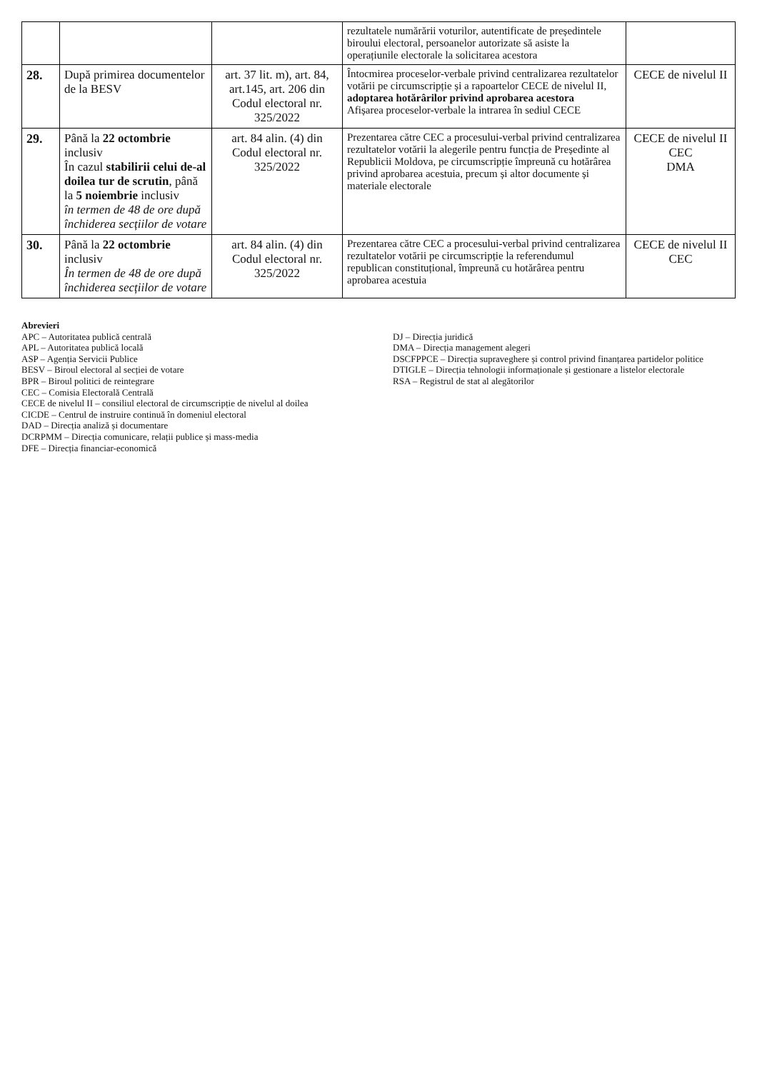| | | | rezultatele numărării voturilor, autentificate de președintele biroului electoral, persoanelor autorizate să asiste la operațiunile electorale la solicitarea acestora | |
| 28. | După primirea documentelor de la BESV | art. 37 lit. m), art. 84, art.145, art. 206 din Codul electoral nr. 325/2022 | Întocmirea proceselor-verbale privind centralizarea rezultatelor votării pe circumscripție și a rapoartelor CECE de nivelul II, adoptarea hotărârilor privind aprobarea acestora Afișarea proceselor-verbale la intrarea în sediul CECE | CECE de nivelul II |
| 29. | Până la 22 octombrie inclusiv În cazul stabilirii celui de-al doilea tur de scrutin , până la 5 noiembrie inclusiv în termen de 48 de ore după închiderea secțiilor de votare | art. 84 alin. (4) din Codul electoral nr. 325/2022 | Prezentarea către CEC a procesului-verbal privind centralizarea rezultatelor votării la alegerile pentru funcția de Președinte al Republicii Moldova, pe circumscripție împreună cu hotărârea privind aprobarea acestuia, precum și altor documente și materiale electorale | CECE de nivelul II CEC DMA |
| 30. | Până la 22 octombrie inclusiv În termen de 48 de ore după închiderea secțiilor de votare | art. 84 alin. (4) din Codul electoral nr. 325/2022 | Prezentarea către CEC a procesului-verbal privind centralizarea rezultatelor votării pe circumscripție la referendumul republican constituțional, împreună cu hotărârea pentru aprobarea acestuia | CECE de nivelul II CEC |
Abrevieri
APC – Autoritatea publică centrală
APL – Autoritatea publică locală
ASP – Agenția Servicii Publice
BESV – Biroul electoral al secției de votare
BPR – Biroul politici de reintegrare
CEC – Comisia Electorală Centrală
CECE de nivelul II – consiliul electoral de circumscripție de nivelul al doilea
CICDE – Centrul de instruire continuă în domeniul electoral
DAD – Direcția analiză și documentare
DCRPMM – Direcția comunicare, relații publice și mass-media
DFE – Direcția financiar-economică
DJ – Direcția juridică
DMA – Direcția management alegeri
DSCFPPCE – Direcția supraveghere și control privind finanțarea partidelor politice
DTIGLE – Direcția tehnologii informaționale și gestionare a listelor electorale
RSA – Registrul de stat al alegătorilor